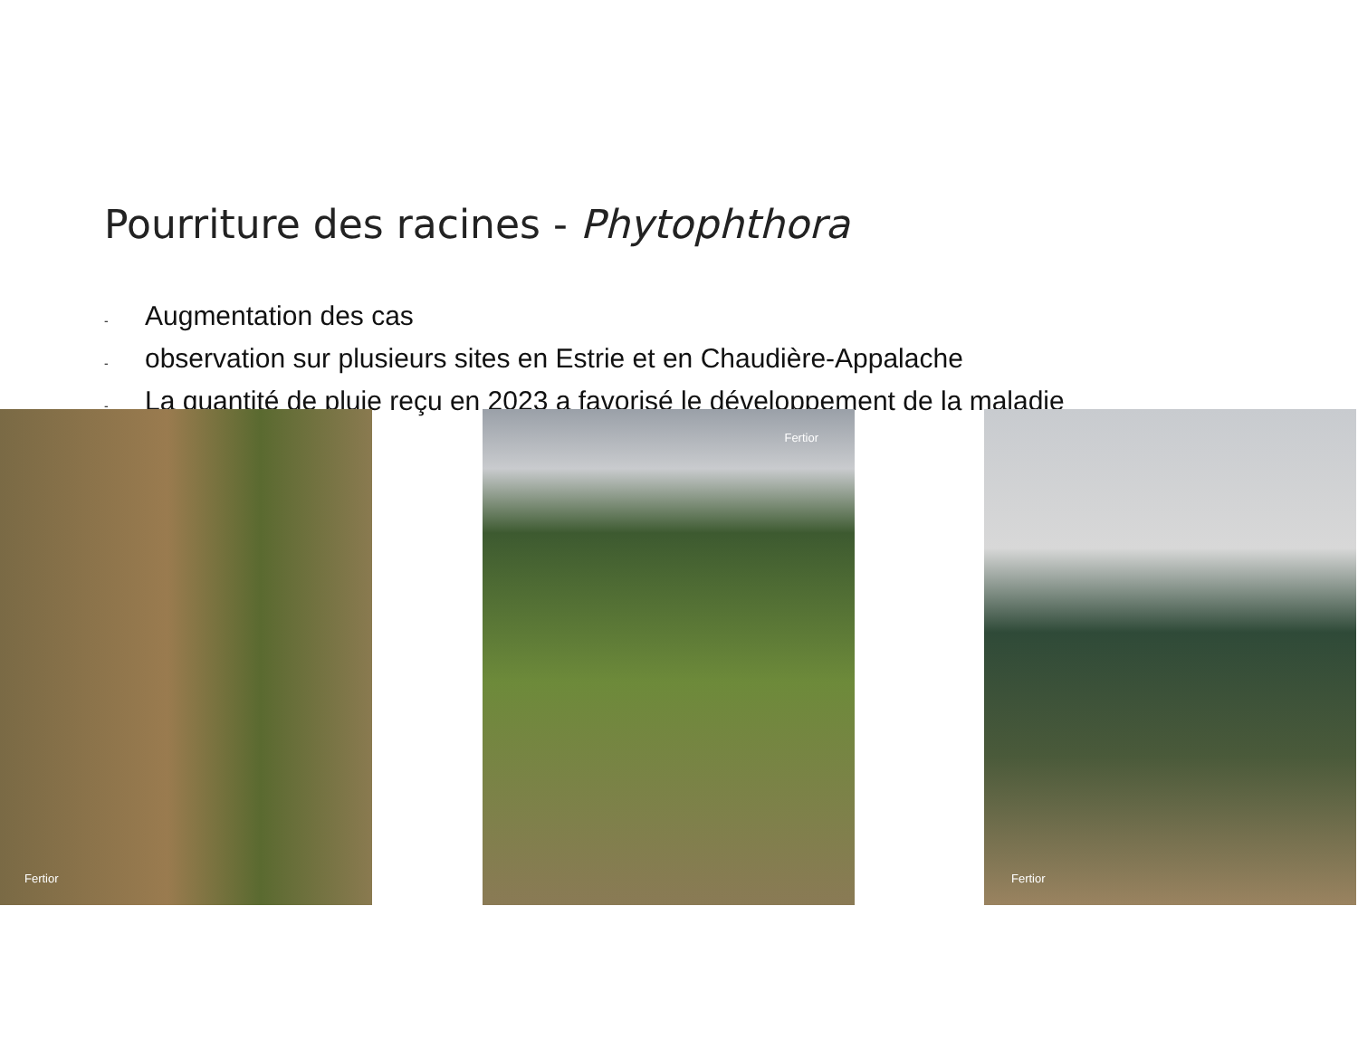Pourriture des racines - Phytophthora
- Augmentation des cas
- observation sur plusieurs sites en Estrie et en Chaudière-Appalache
- La quantité de pluie reçu en 2023 a favorisé le développement de la maladie
Fertior Fertior Fertior